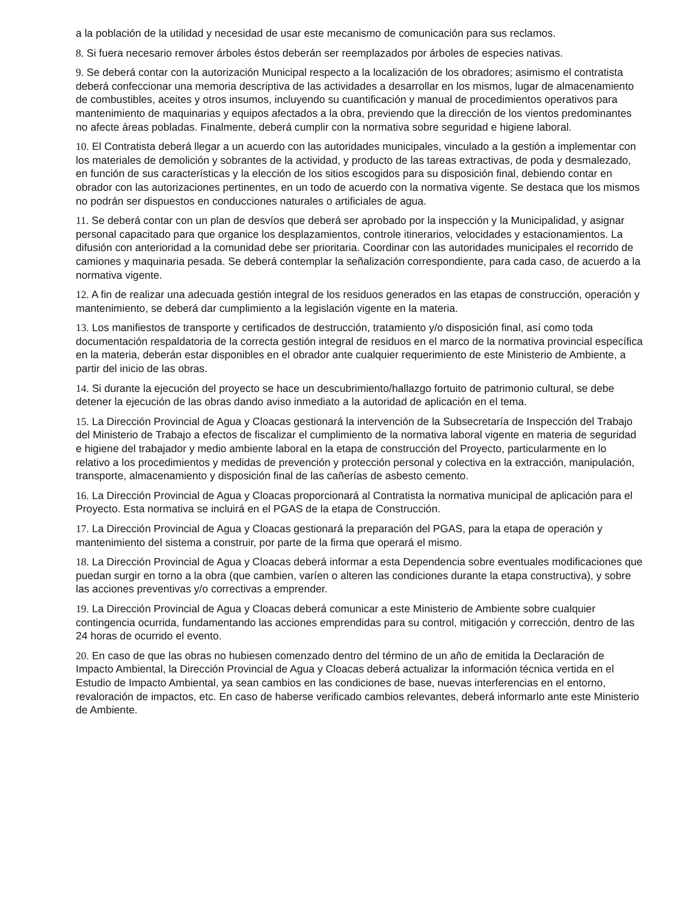a la población de la utilidad y necesidad de usar este mecanismo de comunicación para sus reclamos.
8. Si fuera necesario remover árboles éstos deberán ser reemplazados por árboles de especies nativas.
9. Se deberá contar con la autorización Municipal respecto a la localización de los obradores; asimismo el contratista deberá confeccionar una memoria descriptiva de las actividades a desarrollar en los mismos, lugar de almacenamiento de combustibles, aceites y otros insumos, incluyendo su cuantificación y manual de procedimientos operativos para mantenimiento de maquinarias y equipos afectados a la obra, previendo que la dirección de los vientos predominantes no afecte áreas pobladas. Finalmente, deberá cumplir con la normativa sobre seguridad e higiene laboral.
10. El Contratista deberá llegar a un acuerdo con las autoridades municipales, vinculado a la gestión a implementar con los materiales de demolición y sobrantes de la actividad, y producto de las tareas extractivas, de poda y desmalezado, en función de sus características y la elección de los sitios escogidos para su disposición final, debiendo contar en obrador con las autorizaciones pertinentes, en un todo de acuerdo con la normativa vigente. Se destaca que los mismos no podrán ser dispuestos en conducciones naturales o artificiales de agua.
11. Se deberá contar con un plan de desvíos que deberá ser aprobado por la inspección y la Municipalidad, y asignar personal capacitado para que organice los desplazamientos, controle itinerarios, velocidades y estacionamientos. La difusión con anterioridad a la comunidad debe ser prioritaria. Coordinar con las autoridades municipales el recorrido de camiones y maquinaria pesada. Se deberá contemplar la señalización correspondiente, para cada caso, de acuerdo a la normativa vigente.
12. A fin de realizar una adecuada gestión integral de los residuos generados en las etapas de construcción, operación y mantenimiento, se deberá dar cumplimiento a la legislación vigente en la materia.
13. Los manifiestos de transporte y certificados de destrucción, tratamiento y/o disposición final, así como toda documentación respaldatoria de la correcta gestión integral de residuos en el marco de la normativa provincial específica en la materia, deberán estar disponibles en el obrador ante cualquier requerimiento de este Ministerio de Ambiente, a partir del inicio de las obras.
14. Si durante la ejecución del proyecto se hace un descubrimiento/hallazgo fortuito de patrimonio cultural, se debe detener la ejecución de las obras dando aviso inmediato a la autoridad de aplicación en el tema.
15. La Dirección Provincial de Agua y Cloacas gestionará la intervención de la Subsecretaría de Inspección del Trabajo del Ministerio de Trabajo a efectos de fiscalizar el cumplimiento de la normativa laboral vigente en materia de seguridad e higiene del trabajador y medio ambiente laboral en la etapa de construcción del Proyecto, particularmente en lo relativo a los procedimientos y medidas de prevención y protección personal y colectiva en la extracción, manipulación, transporte, almacenamiento y disposición final de las cañerías de asbesto cemento.
16. La Dirección Provincial de Agua y Cloacas proporcionará al Contratista la normativa municipal de aplicación para el Proyecto. Esta normativa se incluirá en el PGAS de la etapa de Construcción.
17. La Dirección Provincial de Agua y Cloacas gestionará la preparación del PGAS, para la etapa de operación y mantenimiento del sistema a construir, por parte de la firma que operará el mismo.
18. La Dirección Provincial de Agua y Cloacas deberá informar a esta Dependencia sobre eventuales modificaciones que puedan surgir en torno a la obra (que cambien, varíen o alteren las condiciones durante la etapa constructiva), y sobre las acciones preventivas y/o correctivas a emprender.
19. La Dirección Provincial de Agua y Cloacas deberá comunicar a este Ministerio de Ambiente sobre cualquier contingencia ocurrida, fundamentando las acciones emprendidas para su control, mitigación y corrección, dentro de las 24 horas de ocurrido el evento.
20. En caso de que las obras no hubiesen comenzado dentro del término de un año de emitida la Declaración de Impacto Ambiental, la Dirección Provincial de Agua y Cloacas deberá actualizar la información técnica vertida en el Estudio de Impacto Ambiental, ya sean cambios en las condiciones de base, nuevas interferencias en el entorno, revaloración de impactos, etc. En caso de haberse verificado cambios relevantes, deberá informarlo ante este Ministerio de Ambiente.